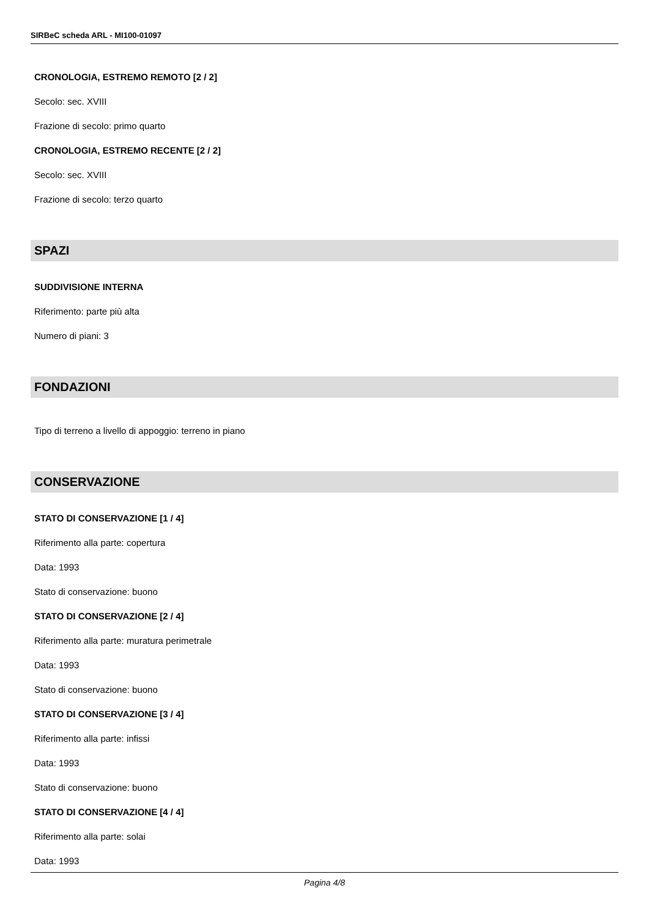SIRBeC scheda ARL - MI100-01097
CRONOLOGIA, ESTREMO REMOTO [2 / 2]
Secolo: sec. XVIII
Frazione di secolo: primo quarto
CRONOLOGIA, ESTREMO RECENTE [2 / 2]
Secolo: sec. XVIII
Frazione di secolo: terzo quarto
SPAZI
SUDDIVISIONE INTERNA
Riferimento: parte più alta
Numero di piani: 3
FONDAZIONI
Tipo di terreno a livello di appoggio: terreno in piano
CONSERVAZIONE
STATO DI CONSERVAZIONE [1 / 4]
Riferimento alla parte: copertura
Data: 1993
Stato di conservazione: buono
STATO DI CONSERVAZIONE [2 / 4]
Riferimento alla parte: muratura perimetrale
Data: 1993
Stato di conservazione: buono
STATO DI CONSERVAZIONE [3 / 4]
Riferimento alla parte: infissi
Data: 1993
Stato di conservazione: buono
STATO DI CONSERVAZIONE [4 / 4]
Riferimento alla parte: solai
Data: 1993
Pagina 4/8